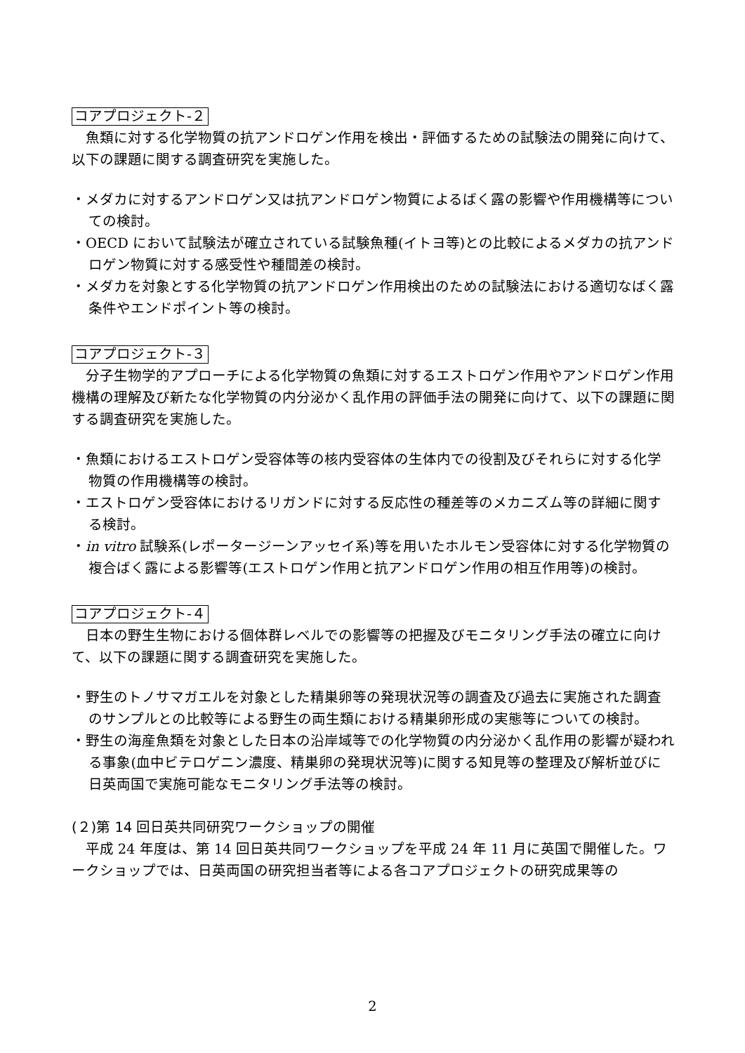コアプロジェクト-２
魚類に対する化学物質の抗アンドロゲン作用を検出・評価するための試験法の開発に向けて、以下の課題に関する調査研究を実施した。
・メダカに対するアンドロゲン又は抗アンドロゲン物質によるばく露の影響や作用機構等についての検討。
・OECD において試験法が確立されている試験魚種(イトヨ等)との比較によるメダカの抗アンドロゲン物質に対する感受性や種間差の検討。
・メダカを対象とする化学物質の抗アンドロゲン作用検出のための試験法における適切なばく露条件やエンドポイント等の検討。
コアプロジェクト-３
分子生物学的アプローチによる化学物質の魚類に対するエストロゲン作用やアンドロゲン作用機構の理解及び新たな化学物質の内分泌かく乱作用の評価手法の開発に向けて、以下の課題に関する調査研究を実施した。
・魚類におけるエストロゲン受容体等の核内受容体の生体内での役割及びそれらに対する化学物質の作用機構等の検討。
・エストロゲン受容体におけるリガンドに対する反応性の種差等のメカニズム等の詳細に関する検討。
・in vitro 試験系(レポータージーンアッセイ系)等を用いたホルモン受容体に対する化学物質の複合ばく露による影響等(エストロゲン作用と抗アンドロゲン作用の相互作用等)の検討。
コアプロジェクト-４
日本の野生生物における個体群レベルでの影響等の把握及びモニタリング手法の確立に向けて、以下の課題に関する調査研究を実施した。
・野生のトノサマガエルを対象とした精巣卵等の発現状況等の調査及び過去に実施された調査のサンプルとの比較等による野生の両生類における精巣卵形成の実態等についての検討。
・野生の海産魚類を対象とした日本の沿岸域等での化学物質の内分泌かく乱作用の影響が疑われる事象(血中ビテロゲニン濃度、精巣卵の発現状況等)に関する知見等の整理及び解析並びに日英両国で実施可能なモニタリング手法等の検討。
(２)第 14 回日英共同研究ワークショップの開催
平成 24 年度は、第 14 回日英共同ワークショップを平成 24 年 11 月に英国で開催した。ワークショップでは、日英両国の研究担当者等による各コアプロジェクトの研究成果等の
2